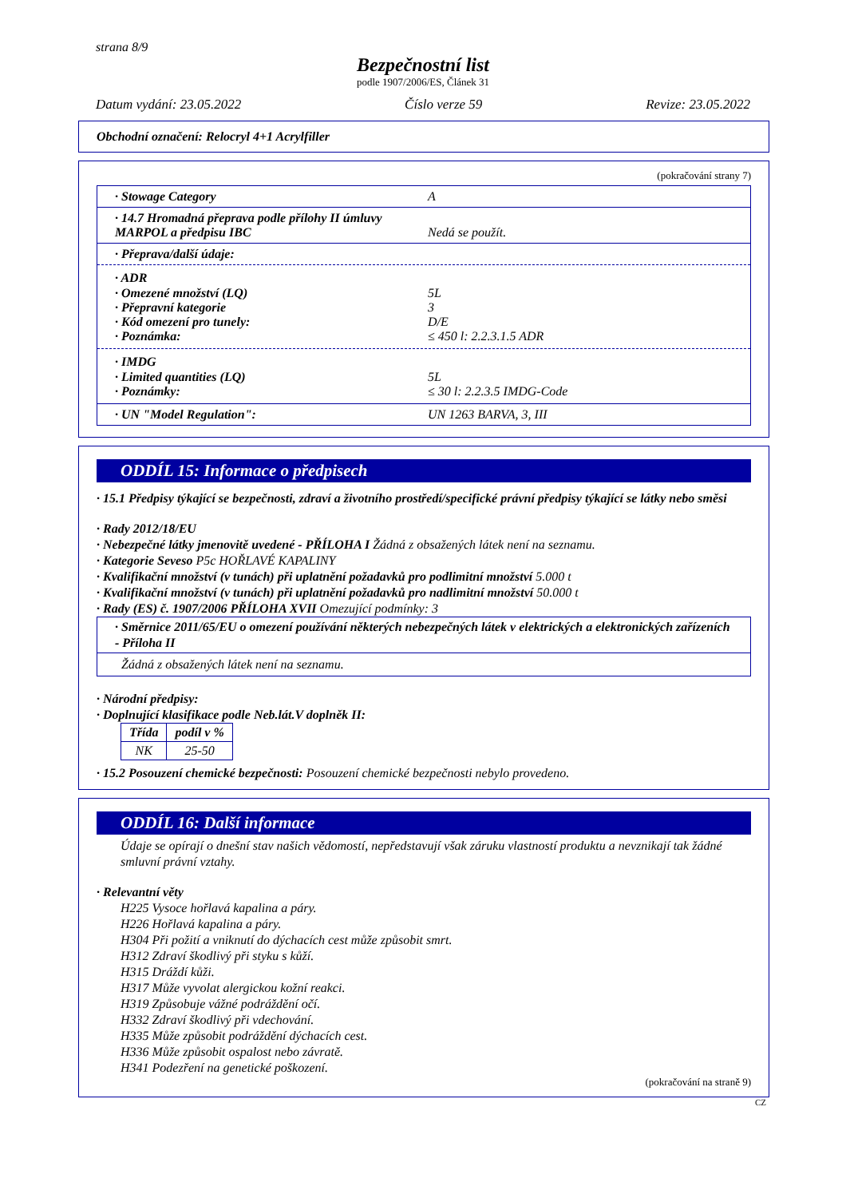strana 8/9
Bezpečnostní list
podle 1907/2006/ES, Článek 31
Datum vydání: 23.05.2022 Číslo verze 59 Revize: 23.05.2022
Obchodní označení: Relocryl 4+1 Acrylfiller
(pokračování strany 7)
· Stowage Category A
· 14.7 Hromadná přeprava podle přílohy II úmluvy MARPOL a předpisu IBC Nedá se použít.
· Přeprava/další údaje:
· ADR
· Omezené množství (LQ) 5L
· Přepravní kategorie 3
· Kód omezení pro tunely: D/E
· Poznámka: ≤ 450 l: 2.2.3.1.5 ADR
· IMDG
· Limited quantities (LQ) 5L
· Poznámky: ≤ 30 l: 2.2.3.5 IMDG-Code
· UN "Model Regulation": UN 1263 BARVA, 3, III
ODDÍL 15: Informace o předpisech
· 15.1 Předpisy týkající se bezpečnosti, zdraví a životního prostředí/specifické právní předpisy týkající se látky nebo směsi
· Rady 2012/18/EU
· Nebezpečné látky jmenovitě uvedené - PŘÍLOHA I Žádná z obsažených látek není na seznamu.
· Kategorie Seveso P5c HOŘLAVÉ KAPALINY
· Kvalifikační množství (v tunách) při uplatnění požadavků pro podlimitní množství 5.000 t
· Kvalifikační množství (v tunách) při uplatnění požadavků pro nadlimitní množství 50.000 t
· Rady (ES) č. 1907/2006 PŘÍLOHA XVII Omezující podmínky: 3
· Směrnice 2011/65/EU o omezení používání některých nebezpečných látek v elektrických a elektronických zařízeních - Příloha II
Žádná z obsažených látek není na seznamu.
· Národní předpisy:
· Doplnující klasifikace podle Neb.lát.V doplněk II:
| Třída | podíl v % |
| --- | --- |
| NK | 25-50 |
· 15.2 Posouzení chemické bezpečnosti: Posouzení chemické bezpečnosti nebylo provedeno.
ODDÍL 16: Další informace
Údaje se opírají o dnešní stav našich vědomostí, nepředstavují však záruku vlastností produktu a nevznikají tak žádné smluvní právní vztahy.
· Relevantní věty
H225 Vysoce hořlavá kapalina a páry.
H226 Hořlavá kapalina a páry.
H304 Při požití a vniknutí do dýchacích cest může způsobit smrt.
H312 Zdraví škodlivý při styku s kůží.
H315 Dráždí kůži.
H317 Může vyvolat alergickou kožní reakci.
H319 Způsobuje vážné podráždění očí.
H332 Zdraví škodlivý při vdechování.
H335 Může způsobit podráždění dýchacích cest.
H336 Může způsobit ospalost nebo závratě.
H341 Podezření na genetické poškození.
(pokračování na straně 9)
CZ